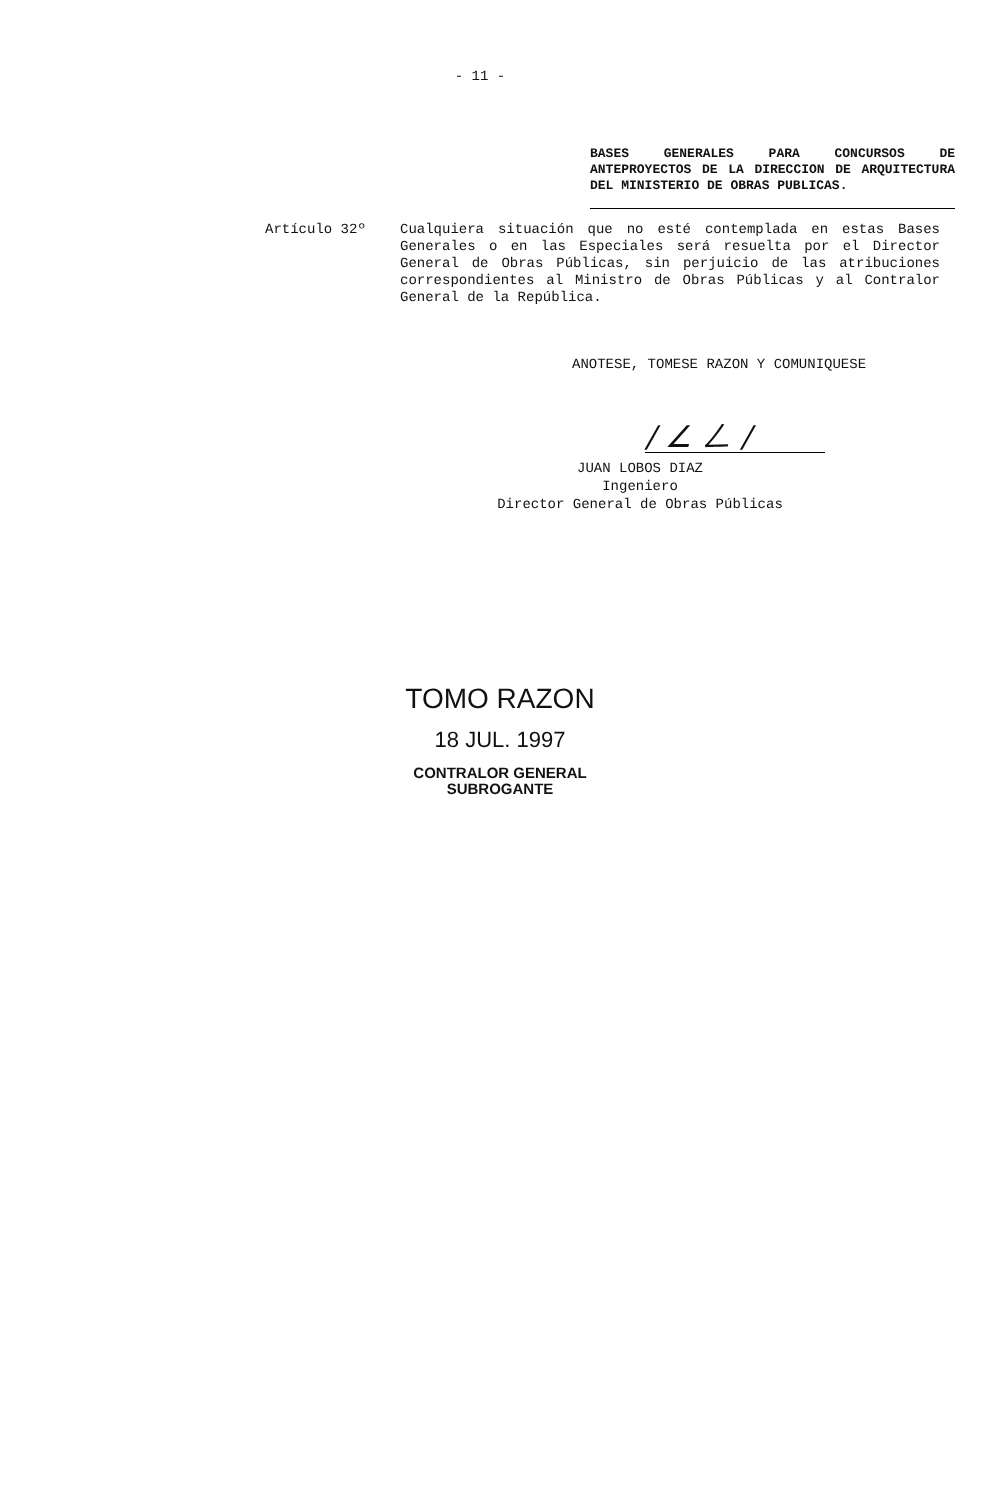- 11 -
BASES GENERALES PARA CONCURSOS DE ANTEPROYECTOS DE LA DIRECCION DE ARQUITECTURA DEL MINISTERIO DE OBRAS PUBLICAS.
Artículo 32º
Cualquiera situación que no esté contemplada en estas Bases Generales o en las Especiales será resuelta por el Director General de Obras Públicas, sin perjuicio de las atribuciones correspondientes al Ministro de Obras Públicas y al Contralor General de la República.
ANOTESE, TOMESE RAZON Y COMUNIQUESE
/ ∠ ㄥ /
JUAN LOBOS DIAZ
Ingeniero
Director General de Obras Públicas
TOMO RAZON
18 JUL. 1997
CONTRALOR GENERAL
SUBROGANTE